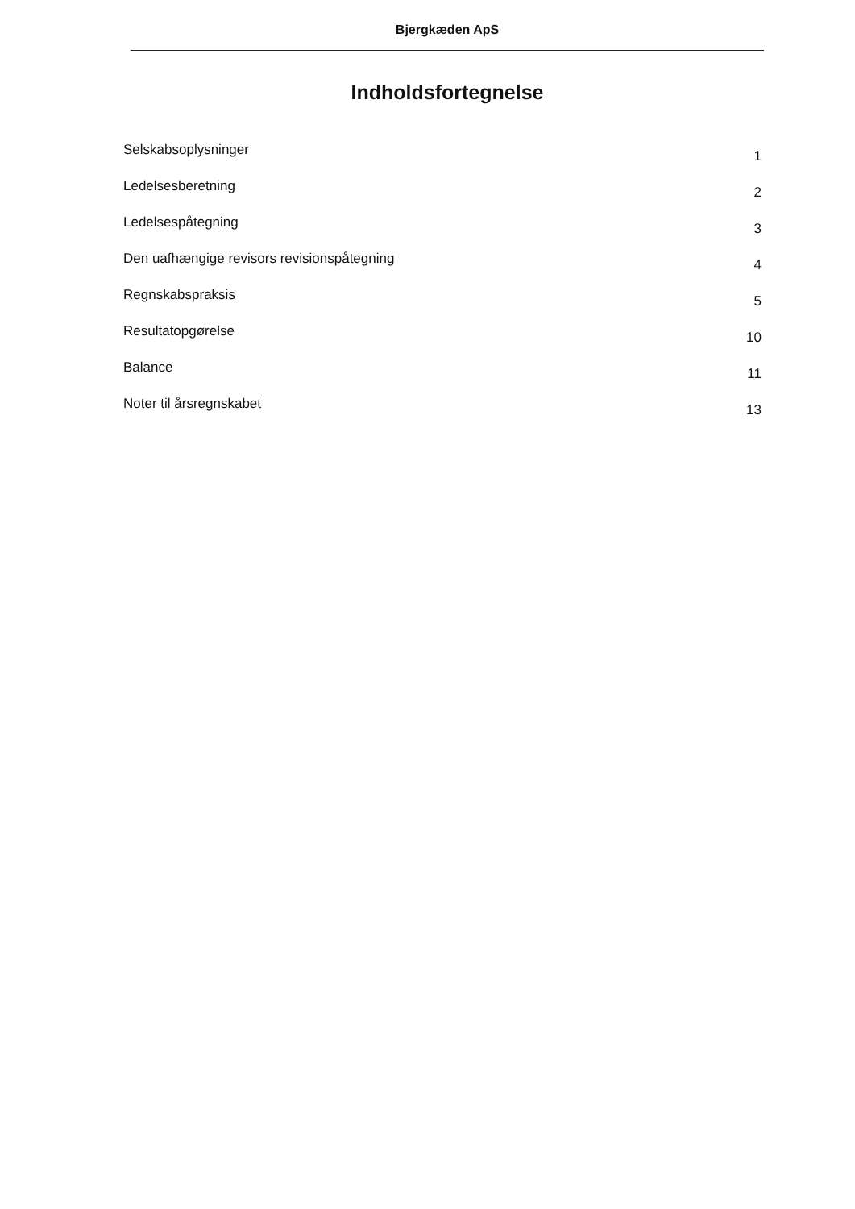Bjergkæden ApS
Indholdsfortegnelse
Selskabsoplysninger 1
Ledelsesberetning 2
Ledelsespåtegning 3
Den uafhængige revisors revisionspåtegning 4
Regnskabspraksis 5
Resultatopgørelse 10
Balance 11
Noter til årsregnskabet 13